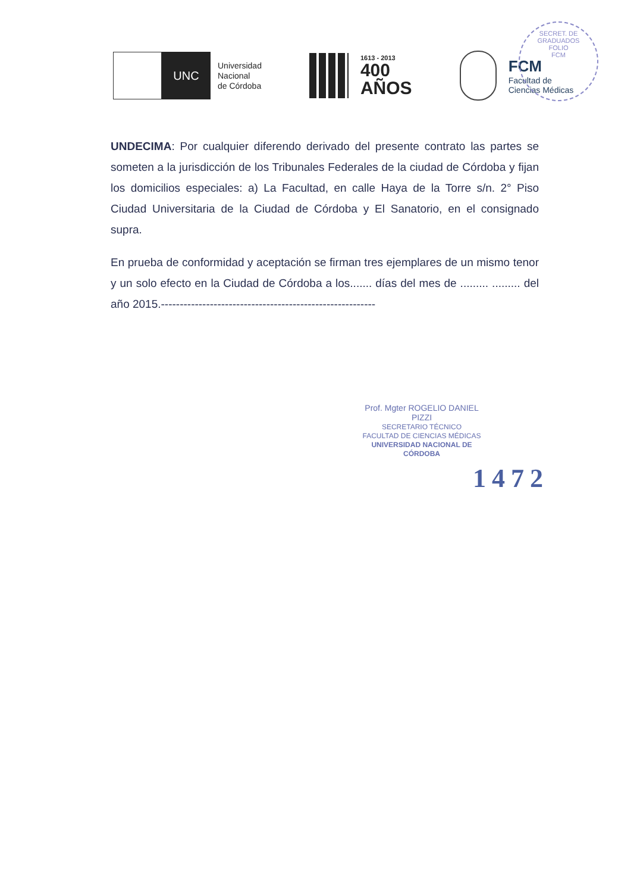SECRET. DE GRADUADOS
FOLIO
FCM
UNC
Universidad
Nacional
de Córdoba
1613 - 2013
400
AÑOS
FCM
Facultad de
Ciencias Médicas
UNDECIMA: Por cualquier diferendo derivado del presente contrato las partes se someten a la jurisdicción de los Tribunales Federales de la ciudad de Córdoba y fijan los domicilios especiales: a) La Facultad, en calle Haya de la Torre s/n. 2° Piso Ciudad Universitaria de la Ciudad de Córdoba y El Sanatorio, en el consignado supra.
En prueba de conformidad y aceptación se firman tres ejemplares de un mismo tenor y un solo efecto en la Ciudad de Córdoba a los....... días del mes de ......... ......... del año 2015.---------------------------------------------------------
Prof. Mgter ROGELIO DANIEL PIZZI
SECRETARIO TÉCNICO
FACULTAD DE CIENCIAS MÉDICAS
UNIVERSIDAD NACIONAL DE CÓRDOBA
1472